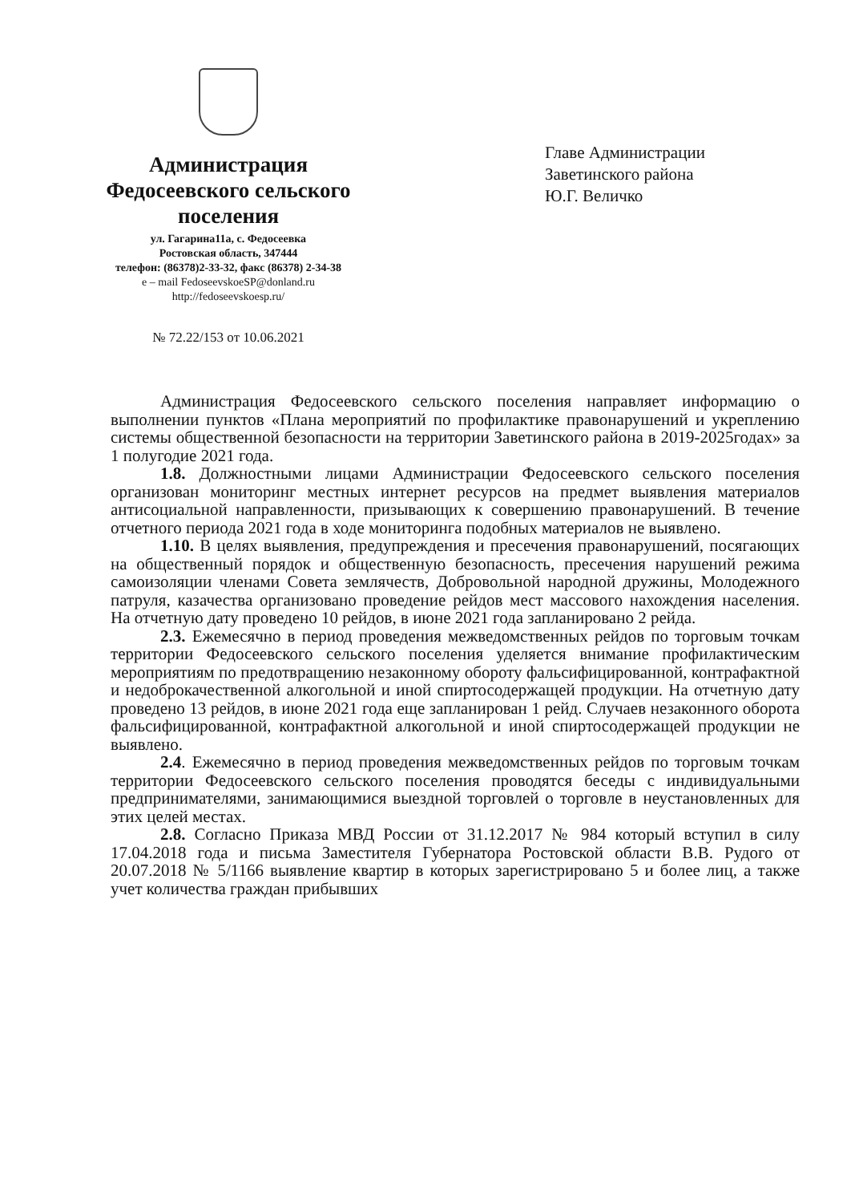Администрация
Федосеевского сельского поселения
ул. Гагарина11а, с. Федосеевка
Ростовская область, 347444
телефон: (86378)2-33-32, факс (86378) 2-34-38
e – mail FedoseevskoeSP@donland.ru
http://fedoseevskoesp.ru/
№ 72.22/153 от 10.06.2021
Главе Администрации
Заветинского района
Ю.Г. Величко
Администрация Федосеевского сельского поселения направляет информацию о выполнении пунктов «Плана мероприятий по профилактике правонарушений и укреплению системы общественной безопасности на территории Заветинского района в 2019-2025годах» за 1 полугодие 2021 года.
1.8. Должностными лицами Администрации Федосеевского сельского поселения организован мониторинг местных интернет ресурсов на предмет выявления материалов антисоциальной направленности, призывающих к совершению правонарушений. В течение отчетного периода 2021 года в ходе мониторинга подобных материалов не выявлено.
1.10. В целях выявления, предупреждения и пресечения правонарушений, посягающих на общественный порядок и общественную безопасность, пресечения нарушений режима самоизоляции членами Совета землячеств, Добровольной народной дружины, Молодежного патруля, казачества организовано проведение рейдов мест массового нахождения населения. На отчетную дату проведено 10 рейдов, в июне 2021 года запланировано 2 рейда.
2.3. Ежемесячно в период проведения межведомственных рейдов по торговым точкам территории Федосеевского сельского поселения уделяется внимание профилактическим мероприятиям по предотвращению незаконному обороту фальсифицированной, контрафактной и недоброкачественной алкогольной и иной спиртосодержащей продукции. На отчетную дату проведено 13 рейдов, в июне 2021 года еще запланирован 1 рейд. Случаев незаконного оборота фальсифицированной, контрафактной алкогольной и иной спиртосодержащей продукции не выявлено.
2.4. Ежемесячно в период проведения межведомственных рейдов по торговым точкам территории Федосеевского сельского поселения проводятся беседы с индивидуальными предпринимателями, занимающимися выездной торговлей о торговле в неустановленных для этих целей местах.
2.8. Согласно Приказа МВД России от 31.12.2017 № 984 который вступил в силу 17.04.2018 года и письма Заместителя Губернатора Ростовской области В.В. Рудого от 20.07.2018 № 5/1166 выявление квартир в которых зарегистрировано 5 и более лиц, а также учет количества граждан прибывших